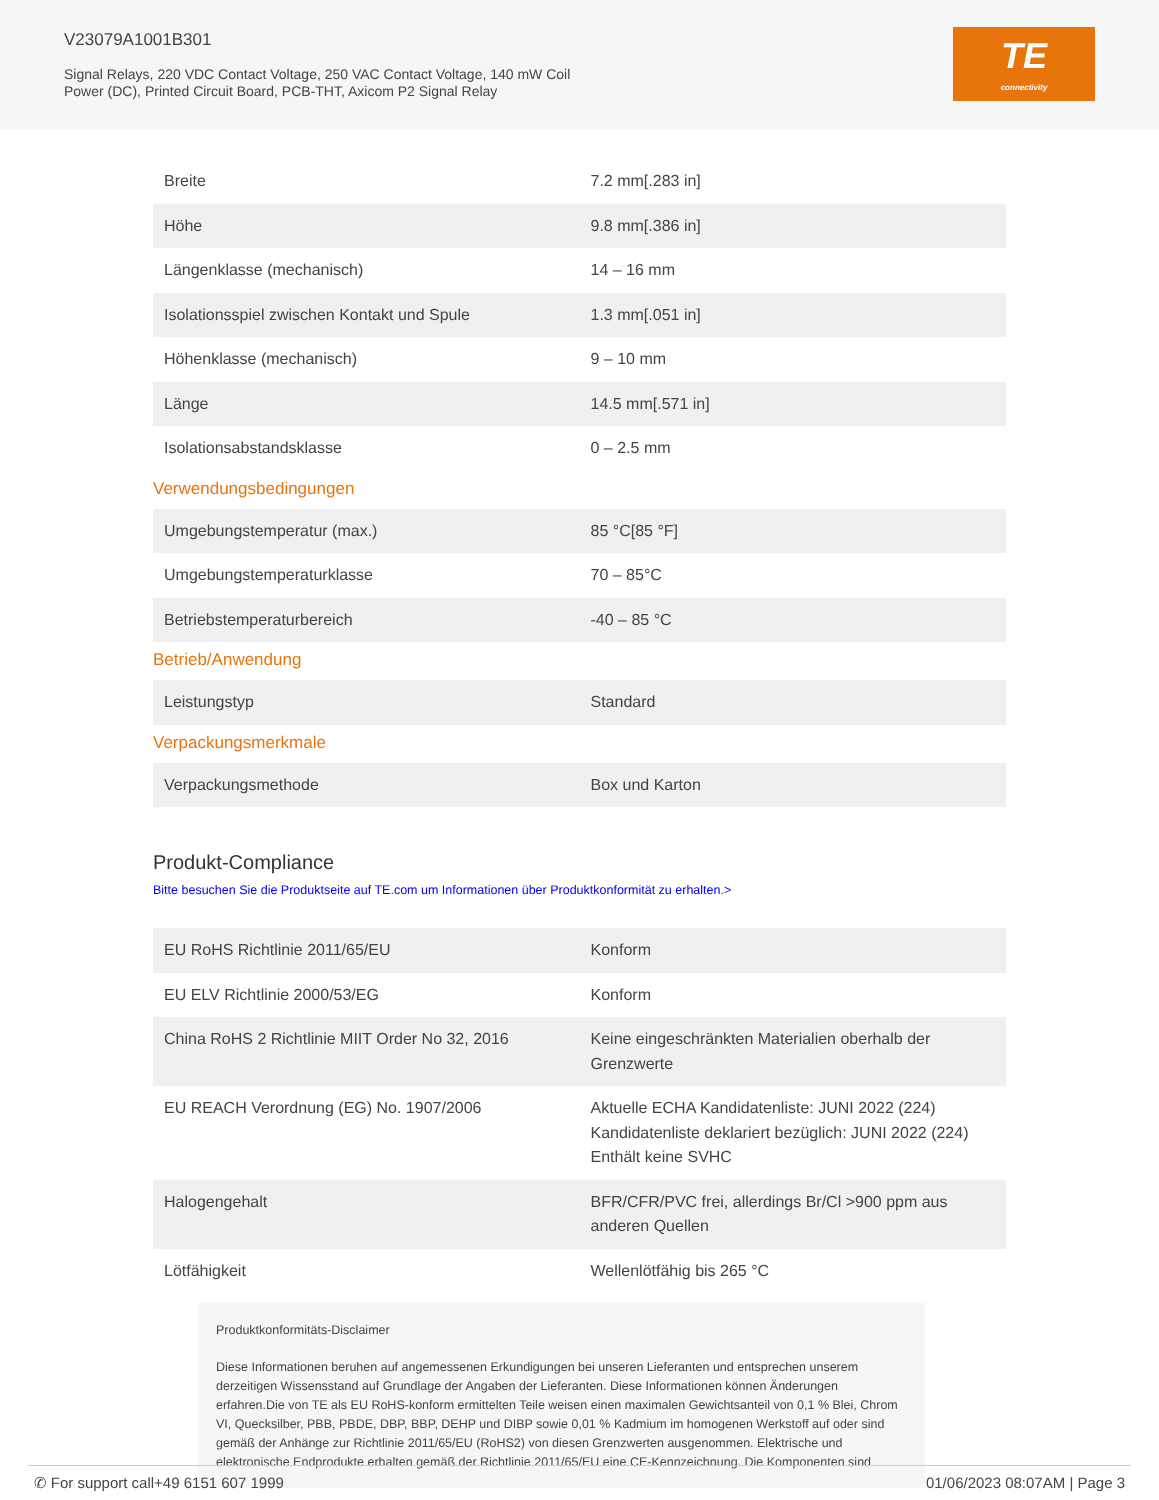V23079A1001B301
Signal Relays, 220 VDC Contact Voltage, 250 VAC Contact Voltage, 140 mW Coil Power (DC), Printed Circuit Board, PCB-THT, Axicom P2 Signal Relay
TE
connectivity
| Breite | 7.2 mm[.283 in] |
| Höhe | 9.8 mm[.386 in] |
| Längenklasse (mechanisch) | 14 – 16 mm |
| Isolationsspiel zwischen Kontakt und Spule | 1.3 mm[.051 in] |
| Höhenklasse (mechanisch) | 9 – 10 mm |
| Länge | 14.5 mm[.571 in] |
| Isolationsabstandsklasse | 0 – 2.5 mm |
Verwendungsbedingungen
| Umgebungstemperatur (max.) | 85 °C[85 °F] |
| Umgebungstemperaturklasse | 70 – 85°C |
| Betriebstemperaturbereich | -40 – 85 °C |
Betrieb/Anwendung
| Leistungstyp | Standard |
Verpackungsmerkmale
| Verpackungsmethode | Box und Karton |
Produkt-Compliance
Bitte besuchen Sie die Produktseite auf TE.com um Informationen über Produktkonformität zu erhalten.>
| EU RoHS Richtlinie 2011/65/EU | Konform |
| EU ELV Richtlinie 2000/53/EG | Konform |
| China RoHS 2 Richtlinie MIIT Order No 32, 2016 | Keine eingeschränkten Materialien oberhalb der Grenzwerte |
| EU REACH Verordnung (EG) No. 1907/2006 | Aktuelle ECHA Kandidatenliste: JUNI 2022 (224) Kandidatenliste deklariert bezüglich: JUNI 2022 (224) Enthält keine SVHC |
| Halogengehalt | BFR/CFR/PVC frei, allerdings Br/Cl >900 ppm aus anderen Quellen |
| Lötfähigkeit | Wellenlötfähig bis 265 °C |
Produktkonformitäts-Disclaimer
Diese Informationen beruhen auf angemessenen Erkundigungen bei unseren Lieferanten und entsprechen unserem derzeitigen Wissensstand auf Grundlage der Angaben der Lieferanten. Diese Informationen können Änderungen erfahren.Die von TE als EU RoHS-konform ermittelten Teile weisen einen maximalen Gewichtsanteil von 0,1 % Blei, Chrom VI, Quecksilber, PBB, PBDE, DBP, BBP, DEHP und DIBP sowie 0,01 % Kadmium im homogenen Werkstoff auf oder sind gemäß der Anhänge zur Richtlinie 2011/65/EU (RoHS2) von diesen Grenzwerten ausgenommen. Elektrische und elektronische Endprodukte erhalten gemäß der Richtlinie 2011/65/EU eine CE-Kennzeichnung. Die Komponenten sind
✆ For support call+49 6151 607 1999 01/06/2023 08:07AM | Page 3